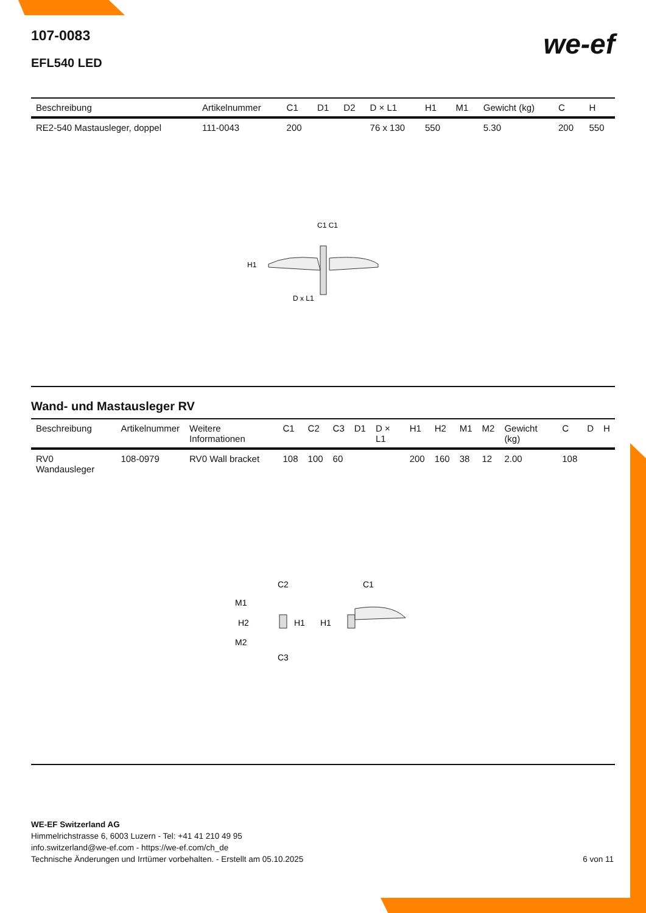we-ef
107-0083
EFL540 LED
| Beschreibung | Artikelnummer | C1 | D1 | D2 | D × L1 | H1 | M1 | Gewicht (kg) | C | H |
| --- | --- | --- | --- | --- | --- | --- | --- | --- | --- | --- |
| RE2-540 Mastausleger, doppel | 111-0043 | 200 | | | 76 x 130 | 550 | | 5.30 | 200 | 550 |
C1 C1
H1
D x L1
Wand- und Mastausleger RV
| Beschreibung | Artikelnummer | Weitere Informationen | C1 | C2 | C3 | D1 | D × L1 | H1 | H2 | M1 | M2 | Gewicht (kg) | C | D | H |
| --- | --- | --- | --- | --- | --- | --- | --- | --- | --- | --- | --- | --- | --- | --- | --- |
| RV0 Wandausleger | 108-0979 | RV0 Wall bracket | 108 | 100 | 60 | | | 200 | 160 | 38 | 12 | 2.00 | 108 | | |
C2
M1
H2
H1
M2
C3
C1
H1
WE-EF Switzerland AG
Himmelrichstrasse 6, 6003 Luzern - Tel: +41 41 210 49 95
info.switzerland@we-ef.com - https://we-ef.com/ch_de
Technische Änderungen und Irrtümer vorbehalten. - Erstellt am 05.10.2025 6 von 11